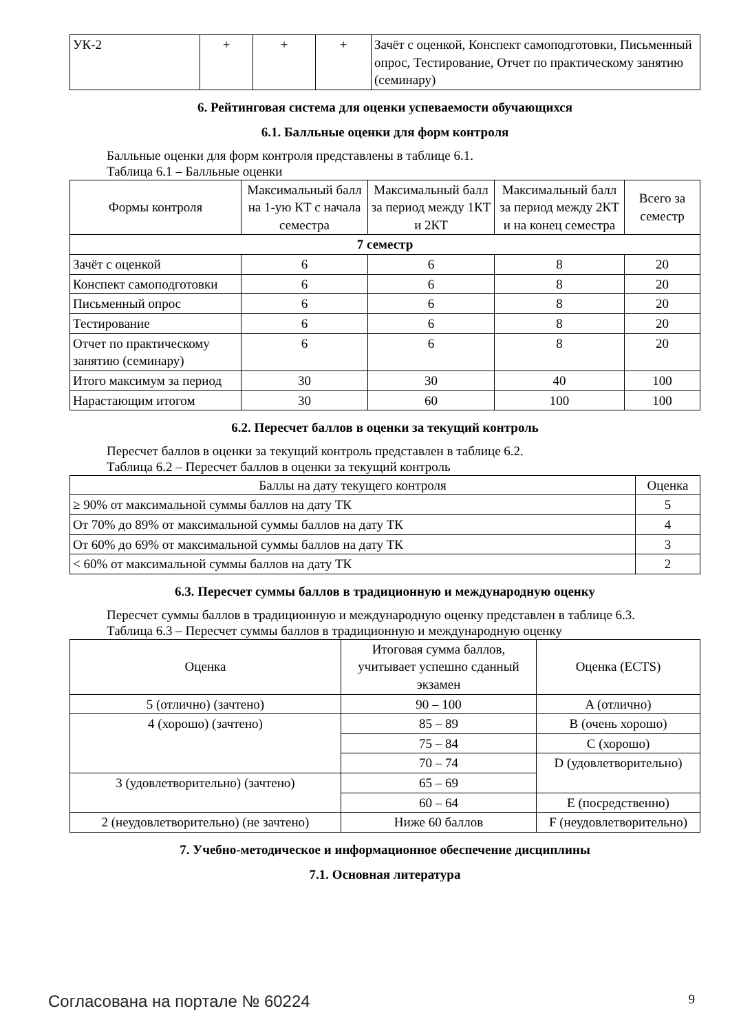| УК-2 | + | + | + | Зачёт с оценкой, Конспект самоподготовки, Письменный опрос, Тестирование, Отчет по практическому занятию (семинару) |
6. Рейтинговая система для оценки успеваемости обучающихся
6.1. Балльные оценки для форм контроля
Балльные оценки для форм контроля представлены в таблице 6.1.
Таблица 6.1 – Балльные оценки
| Формы контроля | Максимальный балл на 1-ую КТ с начала семестра | Максимальный балл за период между 1КТ и 2КТ | Максимальный балл за период между 2КТ и на конец семестра | Всего за семестр |
| --- | --- | --- | --- | --- |
| 7 семестр | | | | |
| Зачёт с оценкой | 6 | 6 | 8 | 20 |
| Конспект самоподготовки | 6 | 6 | 8 | 20 |
| Письменный опрос | 6 | 6 | 8 | 20 |
| Тестирование | 6 | 6 | 8 | 20 |
| Отчет по практическому занятию (семинару) | 6 | 6 | 8 | 20 |
| Итого максимум за период | 30 | 30 | 40 | 100 |
| Нарастающим итогом | 30 | 60 | 100 | 100 |
6.2. Пересчет баллов в оценки за текущий контроль
Пересчет баллов в оценки за текущий контроль представлен в таблице 6.2.
Таблица 6.2 – Пересчет баллов в оценки за текущий контроль
| Баллы на дату текущего контроля | Оценка |
| --- | --- |
| ≥ 90% от максимальной суммы баллов на дату ТК | 5 |
| От 70% до 89% от максимальной суммы баллов на дату ТК | 4 |
| От 60% до 69% от максимальной суммы баллов на дату ТК | 3 |
| < 60% от максимальной суммы баллов на дату ТК | 2 |
6.3. Пересчет суммы баллов в традиционную и международную оценку
Пересчет суммы баллов в традиционную и международную оценку представлен в таблице 6.3.
Таблица 6.3 – Пересчет суммы баллов в традиционную и международную оценку
| Оценка | Итоговая сумма баллов, учитывает успешно сданный экзамен | Оценка (ECTS) |
| --- | --- | --- |
| 5 (отлично) (зачтено) | 90 – 100 | A (отлично) |
| 4 (хорошо) (зачтено) | 85 – 89 | B (очень хорошо) |
| | 75 – 84 | C (хорошо) |
| | 70 – 74 | D (удовлетворительно) |
| 3 (удовлетворительно) (зачтено) | 65 – 69 | |
| | 60 – 64 | E (посредственно) |
| 2 (неудовлетворительно) (не зачтено) | Ниже 60 баллов | F (неудовлетворительно) |
7. Учебно-методическое и информационное обеспечение дисциплины
7.1. Основная литература
Согласована на портале № 60224 9